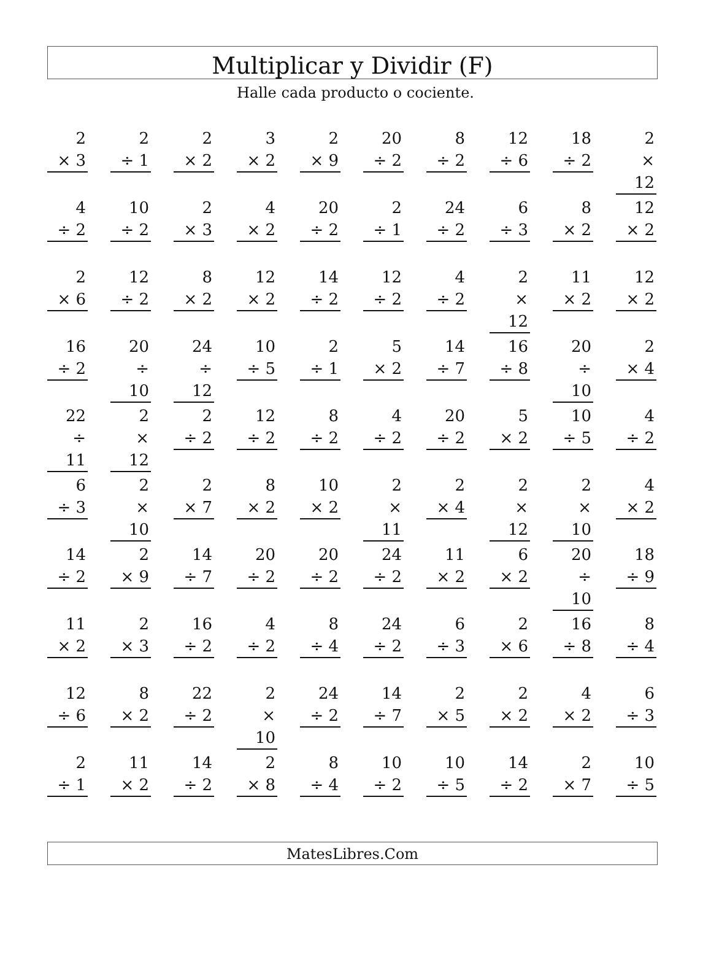Multiplicar y Dividir (F)
Halle cada producto o cociente.
| 2 × 3 | 2 ÷ 1 | 2 × 2 | 3 × 2 | 2 × 9 | 20 ÷ 2 | 8 ÷ 2 | 12 ÷ 6 | 18 ÷ 2 | 2 × 12 |
| 4 ÷ 2 | 10 ÷ 2 | 2 × 3 | 4 × 2 | 20 ÷ 2 | 2 ÷ 1 | 24 ÷ 2 | 6 ÷ 3 | 8 × 2 | 12 × 2 |
| 2 × 6 | 12 ÷ 2 | 8 × 2 | 12 × 2 | 14 ÷ 2 | 12 ÷ 2 | 4 ÷ 2 | 2 × 12 | 11 × 2 | 12 × 2 |
| 16 ÷ 2 | 20 ÷ 10 | 24 ÷ 12 | 10 ÷ 5 | 2 ÷ 1 | 5 × 2 | 14 ÷ 7 | 16 ÷ 8 | 20 ÷ 10 | 2 × 4 |
| 22 ÷ 11 | 2 × 12 | 2 ÷ 2 | 12 ÷ 2 | 8 ÷ 2 | 4 ÷ 2 | 20 ÷ 2 | 5 × 2 | 10 ÷ 5 | 4 ÷ 2 |
| 6 ÷ 3 | 2 × 10 | 2 × 7 | 8 × 2 | 10 × 2 | 2 × 11 | 2 × 4 | 2 × 12 | 2 × 10 | 4 × 2 |
| 14 ÷ 2 | 2 × 9 | 14 ÷ 7 | 20 ÷ 2 | 20 ÷ 2 | 24 ÷ 2 | 11 × 2 | 6 × 2 | 20 ÷ 10 | 18 ÷ 9 |
| 11 × 2 | 2 × 3 | 16 ÷ 2 | 4 ÷ 2 | 8 ÷ 4 | 24 ÷ 2 | 6 ÷ 3 | 2 × 6 | 16 ÷ 8 | 8 ÷ 4 |
| 12 ÷ 6 | 8 × 2 | 22 ÷ 2 | 2 × 10 | 24 ÷ 2 | 14 ÷ 7 | 2 × 5 | 2 × 2 | 4 × 2 | 6 ÷ 3 |
| 2 ÷ 1 | 11 × 2 | 14 ÷ 2 | 2 × 8 | 8 ÷ 4 | 10 ÷ 2 | 10 ÷ 5 | 14 ÷ 2 | 2 × 7 | 10 ÷ 5 |
MatesLibres.Com